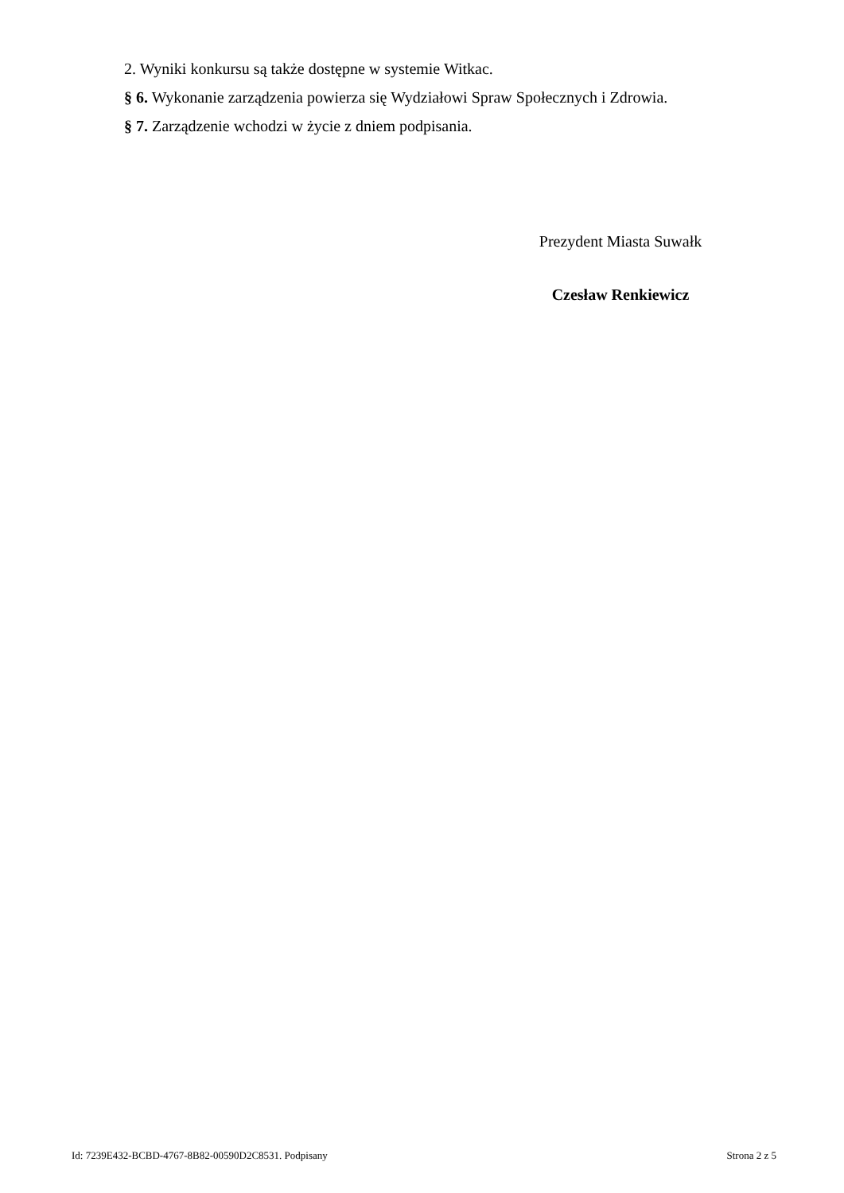2. Wyniki konkursu są także dostępne w systemie Witkac.
§ 6. Wykonanie zarządzenia powierza się Wydziałowi Spraw Społecznych i Zdrowia.
§ 7. Zarządzenie wchodzi w życie z dniem podpisania.
Prezydent Miasta Suwałk
Czesław Renkiewicz
Id: 7239E432-BCBD-4767-8B82-00590D2C8531. Podpisany Strona 2 z 5